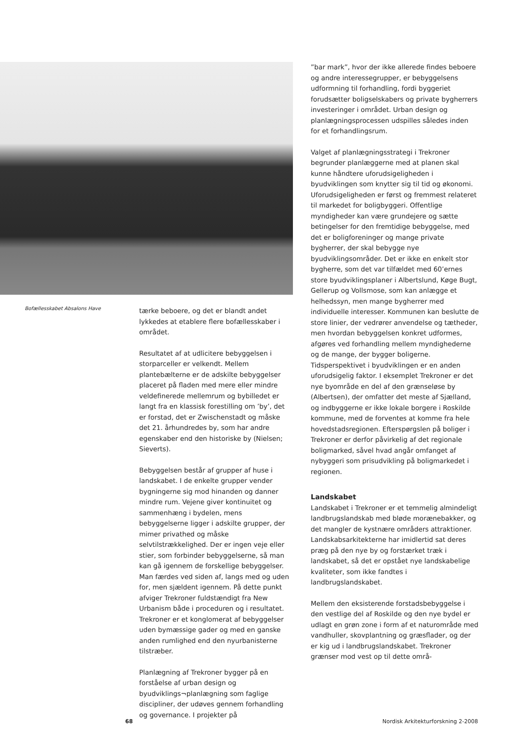Bofællesskabet Absalons Have
tærke beboere, og det er blandt andet lykkedes at etablere flere bofællesskaber i området.
Resultatet af at udlicitere bebyggelsen i storparceller er velkendt. Mellem plantebælterne er de adskilte bebyggelser placeret på fladen med mere eller mindre veldefinerede mellemrum og bybilledet er langt fra en klassisk forestilling om ’by’, det er forstad, det er Zwischenstadt og måske det 21. århundredes by, som har andre egenskaber end den historiske by (Nielsen; Sieverts).
Bebyggelsen består af grupper af huse i landskabet. I de enkelte grupper vender bygningerne sig mod hinanden og danner mindre rum. Vejene giver kontinuitet og sammenhæng i bydelen, mens bebyggelserne ligger i adskilte grupper, der mimer privathed og måske selvtilstrækkelighed. Der er ingen veje eller stier, som forbinder bebyggelserne, så man kan gå igennem de forskellige bebyggelser. Man færdes ved siden af, langs med og uden for, men sjældent igennem. På dette punkt afviger Trekroner fuldstændigt fra New Urbanism både i proceduren og i resultatet. Trekroner er et konglomerat af bebyggelser uden bymæssige gader og med en ganske anden rumlighed end den nyurbanisterne tilstræber.
Planlægning af Trekroner bygger på en forståelse af urban design og byudviklings¬planlægning som faglige discipliner, der udøves gennem forhandling og governance. I projekter på
”bar mark”, hvor der ikke allerede findes beboere og andre interessegrupper, er bebyggelsens udformning til forhandling, fordi byggeriet forudsætter boligselskabers og private bygherrers investeringer i området. Urban design og planlægningsprocessen udspilles således inden for et forhandlingsrum.
Valget af planlægningsstrategi i Trekroner begrunder planlæggerne med at planen skal kunne håndtere uforudsigeligheden i byudviklingen som knytter sig til tid og økonomi. Uforudsigeligheden er først og fremmest relateret til markedet for boligbyggeri. Offentlige myndigheder kan være grundejere og sætte betingelser for den fremtidige bebyggelse, med det er boligforeninger og mange private bygherrer, der skal bebygge nye byudviklingsområder. Det er ikke en enkelt stor bygherre, som det var tilfældet med 60’ernes store byudviklingsplaner i Albertslund, Køge Bugt, Gellerup og Vollsmose, som kan anlægge et helhedssyn, men mange bygherrer med individuelle interesser. Kommunen kan beslutte de store linier, der vedrører anvendelse og tætheder, men hvordan bebyggelsen konkret udformes, afgøres ved forhandling mellem myndighederne og de mange, der bygger boligerne. Tidsperspektivet i byudviklingen er en anden uforudsigelig faktor. I eksemplet Trekroner er det nye byområde en del af den grænseløse by (Albertsen), der omfatter det meste af Sjælland, og indbyggerne er ikke lokale borgere i Roskilde kommune, med de forventes at komme fra hele hovedstadsregionen. Efterspørgslen på boliger i Trekroner er derfor påvirkelig af det regionale boligmarked, såvel hvad angår omfanget af nybyggeri som prisudvikling på boligmarkedet i regionen.
Landskabet
Landskabet i Trekroner er et temmelig almindeligt landbrugslandskab med bløde morænebakker, og det mangler de kystnære områders attraktioner. Landskabsarkitekterne har imidlertid sat deres præg på den nye by og forstærket træk i landskabet, så det er opstået nye landskabelige kvaliteter, som ikke fandtes i landbrugslandskabet.
Mellem den eksisterende forstadsbebyggelse i den vestlige del af Roskilde og den nye bydel er udlagt en grøn zone i form af et naturområde med vandhuller, skovplantning og græsflader, og der er kig ud i landbrugslandskabet. Trekroner grænser mod vest op til dette områ-
68 Nordisk Arkitekturforskning 2-2008